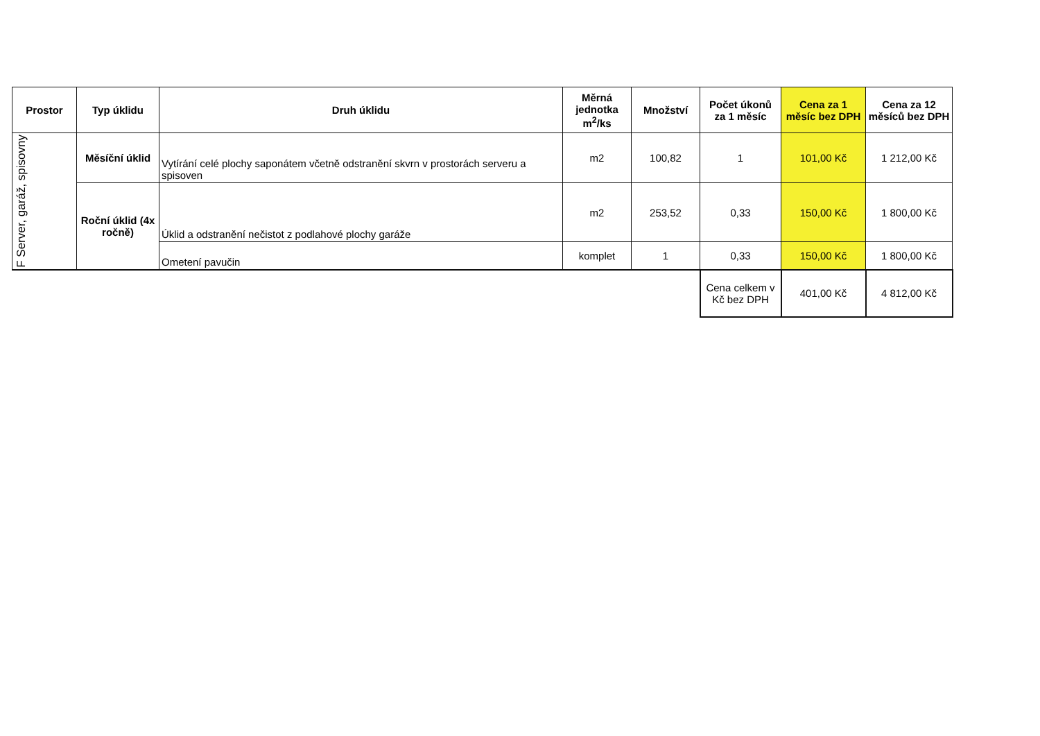| Prostor | Typ úklidu | Druh úklidu | Měrná jednotka m<sup>2</sup>/ks | Množství | Počet úkonů za 1 měsíc | Cena za 1 měsíc bez DPH | Cena za 12 měsíců bez DPH |
| --- | --- | --- | --- | --- | --- | --- | --- |
| F Server, garáž, spisovny | Měsíční úklid | Vytírání celé plochy saponátem včetně odstranění skvrn v prostorách serveru a spisoven | m2 | 100,82 | 1 | 101,00 Kč | 1 212,00 Kč |
| | Roční úklid (4x ročně) | Úklid a odstranění nečistot z podlahové plochy garáže | m2 | 253,52 | 0,33 | 150,00 Kč | 1 800,00 Kč |
| | | Ometení pavučin | komplet | 1 | 0,33 | 150,00 Kč | 1 800,00 Kč |
| | | | | | Cena celkem v Kč bez DPH | 401,00 Kč | 4 812,00 Kč |